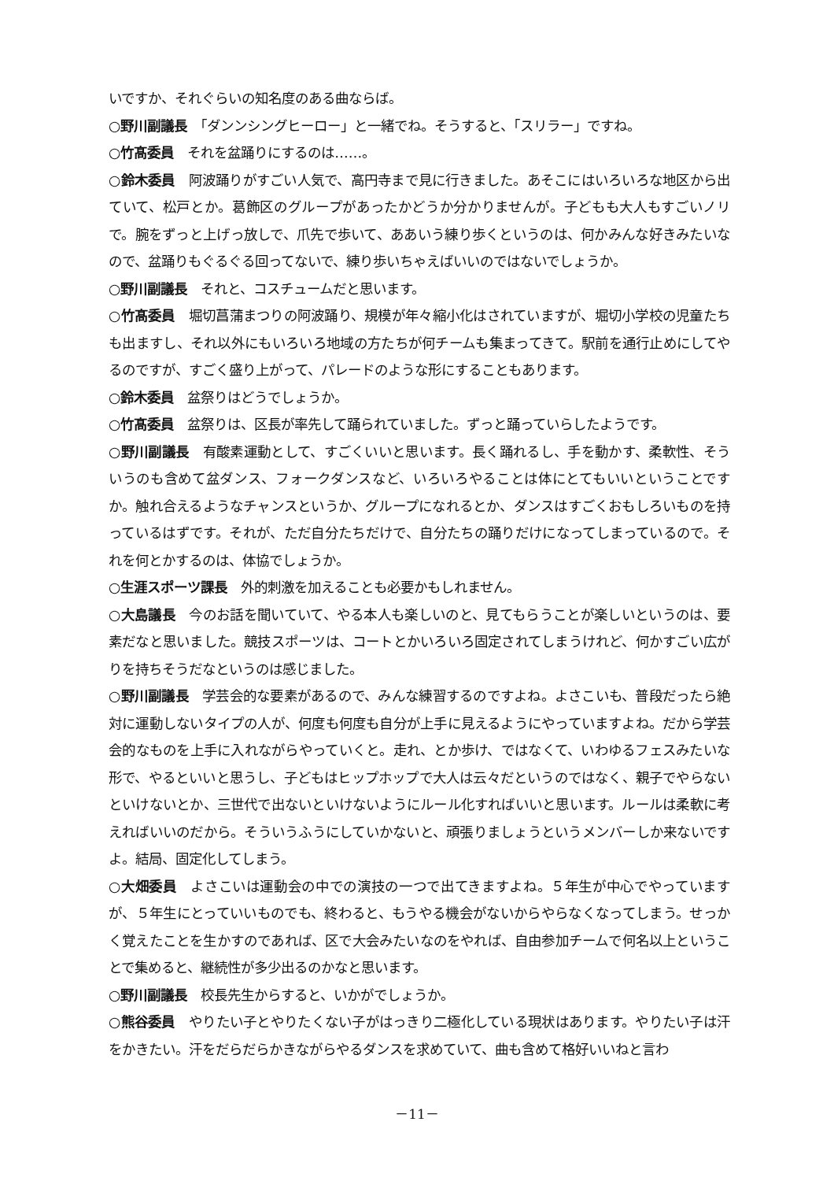いですか、それぐらいの知名度のある曲ならば。
○野川副議長　「ダンンシングヒーロー」と一緒でね。そうすると、「スリラー」ですね。
○竹髙委員　それを盆踊りにするのは……。
○鈴木委員　阿波踊りがすごい人気で、高円寺まで見に行きました。あそこにはいろいろな地区から出ていて、松戸とか。葛飾区のグループがあったかどうか分かりませんが。子どもも大人もすごいノリで。腕をずっと上げっ放しで、爪先で歩いて、ああいう練り歩くというのは、何かみんな好きみたいなので、盆踊りもぐるぐる回ってないで、練り歩いちゃえばいいのではないでしょうか。
○野川副議長　それと、コスチュームだと思います。
○竹髙委員　堀切菖蒲まつりの阿波踊り、規模が年々縮小化はされていますが、堀切小学校の児童たちも出ますし、それ以外にもいろいろ地域の方たちが何チームも集まってきて。駅前を通行止めにしてやるのですが、すごく盛り上がって、パレードのような形にすることもあります。
○鈴木委員　盆祭りはどうでしょうか。
○竹髙委員　盆祭りは、区長が率先して踊られていました。ずっと踊っていらしたようです。
○野川副議長　有酸素運動として、すごくいいと思います。長く踊れるし、手を動かす、柔軟性、そういうのも含めて盆ダンス、フォークダンスなど、いろいろやることは体にとてもいいということですか。触れ合えるようなチャンスというか、グループになれるとか、ダンスはすごくおもしろいものを持っているはずです。それが、ただ自分たちだけで、自分たちの踊りだけになってしまっているので。それを何とかするのは、体協でしょうか。
○生涯スポーツ課長　外的刺激を加えることも必要かもしれません。
○大島議長　今のお話を聞いていて、やる本人も楽しいのと、見てもらうことが楽しいというのは、要素だなと思いました。競技スポーツは、コートとかいろいろ固定されてしまうけれど、何かすごい広がりを持ちそうだなというのは感じました。
○野川副議長　学芸会的な要素があるので、みんな練習するのですよね。よさこいも、普段だったら絶対に運動しないタイプの人が、何度も何度も自分が上手に見えるようにやっていますよね。だから学芸会的なものを上手に入れながらやっていくと。走れ、とか歩け、ではなくて、いわゆるフェスみたいな形で、やるといいと思うし、子どもはヒップホップで大人は云々だというのではなく、親子でやらないといけないとか、三世代で出ないといけないようにルール化すればいいと思います。ルールは柔軟に考えればいいのだから。そういうふうにしていかないと、頑張りましょうというメンバーしか来ないですよ。結局、固定化してしまう。
○大畑委員　よさこいは運動会の中での演技の一つで出てきますよね。５年生が中心でやっていますが、５年生にとっていいものでも、終わると、もうやる機会がないからやらなくなってしまう。せっかく覚えたことを生かすのであれば、区で大会みたいなのをやれば、自由参加チームで何名以上ということで集めると、継続性が多少出るのかなと思います。
○野川副議長　校長先生からすると、いかがでしょうか。
○熊谷委員　やりたい子とやりたくない子がはっきり二極化している現状はあります。やりたい子は汗をかきたい。汗をだらだらかきながらやるダンスを求めていて、曲も含めて格好いいねと言わ
－11－